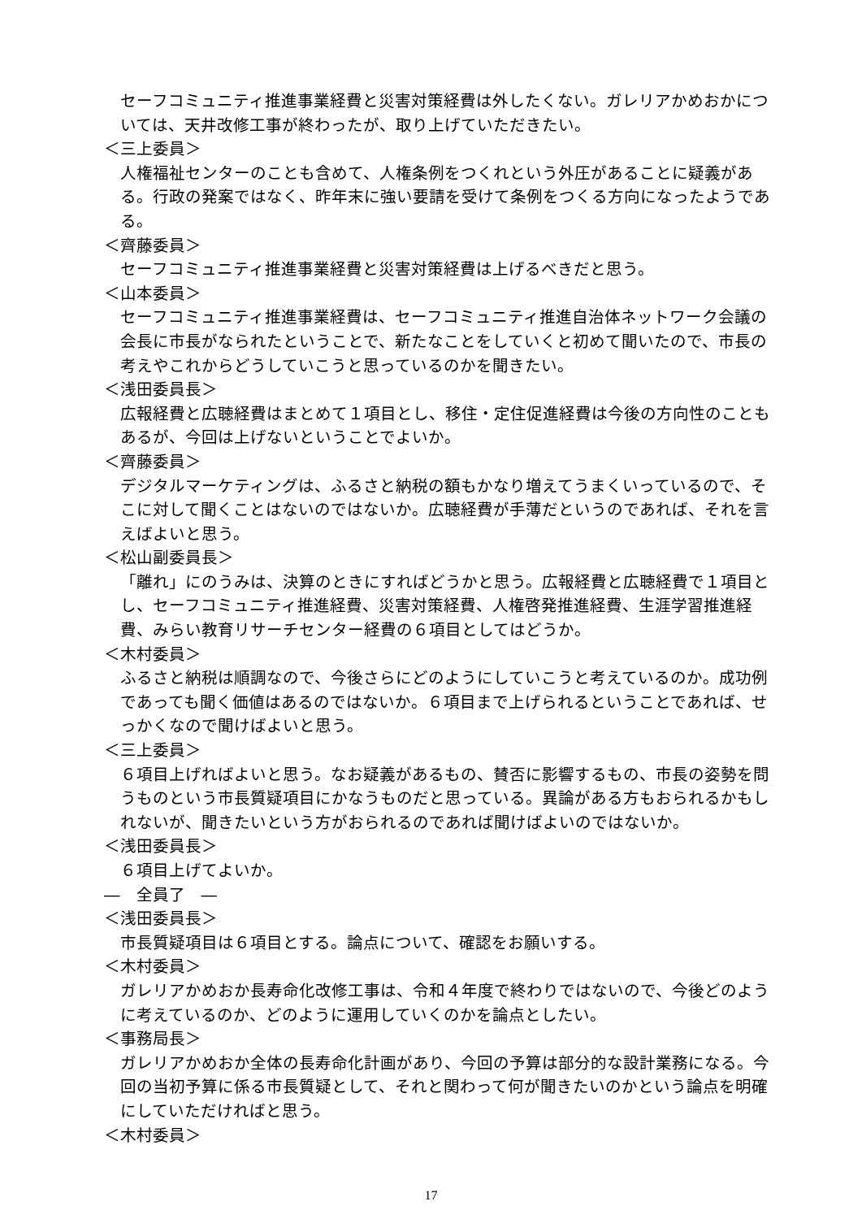セーフコミュニティ推進事業経費と災害対策経費は外したくない。ガレリアかめおかについては、天井改修工事が終わったが、取り上げていただきたい。
＜三上委員＞
人権福祉センターのことも含めて、人権条例をつくれという外圧があることに疑義がある。行政の発案ではなく、昨年末に強い要請を受けて条例をつくる方向になったようである。
＜齊藤委員＞
セーフコミュニティ推進事業経費と災害対策経費は上げるべきだと思う。
＜山本委員＞
セーフコミュニティ推進事業経費は、セーフコミュニティ推進自治体ネットワーク会議の会長に市長がなられたということで、新たなことをしていくと初めて聞いたので、市長の考えやこれからどうしていこうと思っているのかを聞きたい。
＜浅田委員長＞
広報経費と広聴経費はまとめて１項目とし、移住・定住促進経費は今後の方向性のこともあるが、今回は上げないということでよいか。
＜齊藤委員＞
デジタルマーケティングは、ふるさと納税の額もかなり増えてうまくいっているので、そこに対して聞くことはないのではないか。広聴経費が手薄だというのであれば、それを言えばよいと思う。
＜松山副委員長＞
「離れ」にのうみは、決算のときにすればどうかと思う。広報経費と広聴経費で１項目とし、セーフコミュニティ推進経費、災害対策経費、人権啓発推進経費、生涯学習推進経費、みらい教育リサーチセンター経費の６項目としてはどうか。
＜木村委員＞
ふるさと納税は順調なので、今後さらにどのようにしていこうと考えているのか。成功例であっても聞く価値はあるのではないか。６項目まで上げられるということであれば、せっかくなので聞けばよいと思う。
＜三上委員＞
６項目上げればよいと思う。なお疑義があるもの、賛否に影響するもの、市長の姿勢を問うものという市長質疑項目にかなうものだと思っている。異論がある方もおられるかもしれないが、聞きたいという方がおられるのであれば聞けばよいのではないか。
＜浅田委員長＞
６項目上げてよいか。
―　全員了　―
＜浅田委員長＞
市長質疑項目は６項目とする。論点について、確認をお願いする。
＜木村委員＞
ガレリアかめおか長寿命化改修工事は、令和４年度で終わりではないので、今後どのように考えているのか、どのように運用していくのかを論点としたい。
＜事務局長＞
ガレリアかめおか全体の長寿命化計画があり、今回の予算は部分的な設計業務になる。今回の当初予算に係る市長質疑として、それと関わって何が聞きたいのかという論点を明確にしていただければと思う。
＜木村委員＞
17